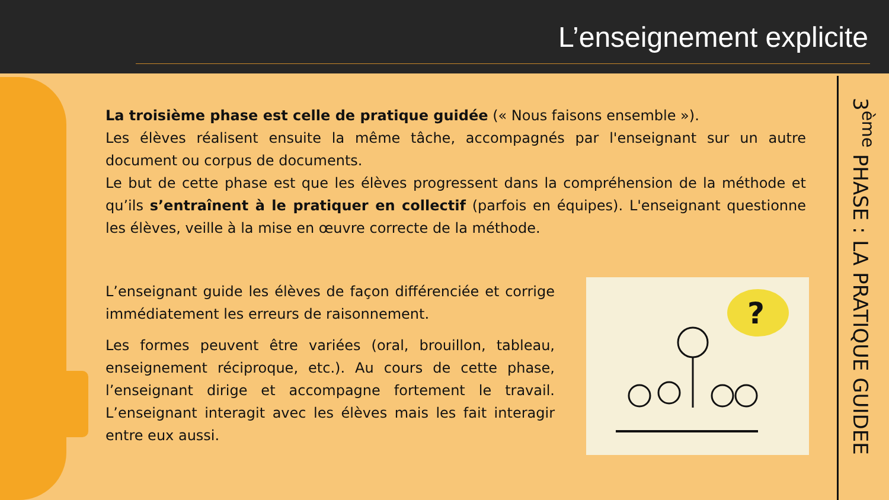L’enseignement explicite
3<sup>ème</sup> PHASE : LA PRATIQUE GUIDEE
La troisième phase est celle de pratique guidée (« Nous faisons ensemble »).
Les élèves réalisent ensuite la même tâche, accompagnés par l'enseignant sur un autre document ou corpus de documents.
Le but de cette phase est que les élèves progressent dans la compréhension de la méthode et qu’ils s’entraînent à le pratiquer en collectif (parfois en équipes). L'enseignant questionne les élèves, veille à la mise en œuvre correcte de la méthode.
L’enseignant guide les élèves de façon différenciée et corrige immédiatement les erreurs de raisonnement.
Les formes peuvent être variées (oral, brouillon, tableau, enseignement réciproque, etc.). Au cours de cette phase, l’enseignant dirige et accompagne fortement le travail. L’enseignant interagit avec les élèves mais les fait interagir entre eux aussi.
?